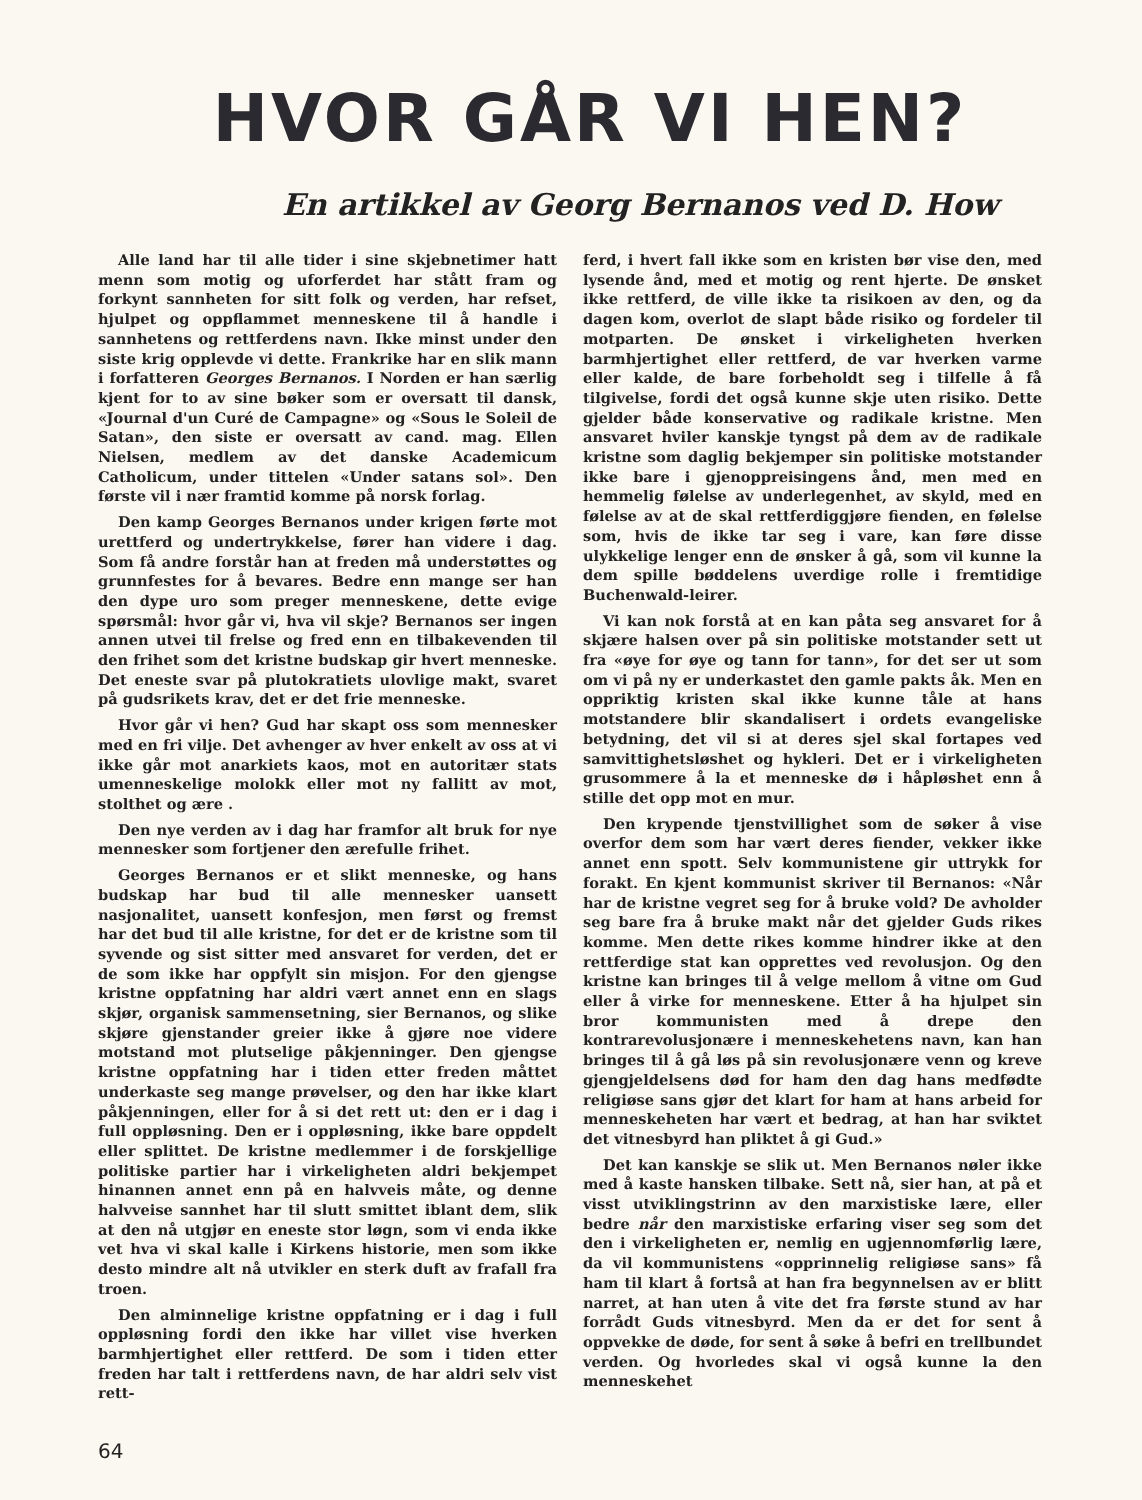HVOR GÅR VI HEN?
En artikkel av Georg Bernanos ved D. How
Alle land har til alle tider i sine skjebnetimer hatt menn som motig og uforferdet har stått fram og forkynt sannheten for sitt folk og verden, har refset, hjulpet og oppflammet menneskene til å handle i sannhetens og rettferdens navn. Ikke minst under den siste krig opplevde vi dette. Frankrike har en slik mann i forfatteren Georges Bernanos. I Norden er han særlig kjent for to av sine bøker som er oversatt til dansk, «Journal d'un Curé de Campagne» og «Sous le Soleil de Satan», den siste er oversatt av cand. mag. Ellen Nielsen, medlem av det danske Academicum Catholicum, under tittelen «Under satans sol». Den første vil i nær framtid komme på norsk forlag.
Den kamp Georges Bernanos under krigen førte mot urettferd og undertrykkelse, fører han videre i dag. Som få andre forstår han at freden må understøttes og grunnfestes for å bevares. Bedre enn mange ser han den dype uro som preger menneskene, dette evige spørsmål: hvor går vi, hva vil skje? Bernanos ser ingen annen utvei til frelse og fred enn en tilbakevenden til den frihet som det kristne budskap gir hvert menneske. Det eneste svar på plutokratiets ulovlige makt, svaret på gudsrikets krav, det er det frie menneske.
Hvor går vi hen? Gud har skapt oss som mennesker med en fri vilje. Det avhenger av hver enkelt av oss at vi ikke går mot anarkiets kaos, mot en autoritær stats umenneskelige molokk eller mot ny fallitt av mot, stolthet og ære .
Den nye verden av i dag har framfor alt bruk for nye mennesker som fortjener den ærefulle frihet.
Georges Bernanos er et slikt menneske, og hans budskap har bud til alle mennesker uansett nasjonalitet, uansett konfesjon, men først og fremst har det bud til alle kristne, for det er de kristne som til syvende og sist sitter med ansvaret for verden, det er de som ikke har oppfylt sin misjon. For den gjengse kristne oppfatning har aldri vært annet enn en slags skjør, organisk sammensetning, sier Bernanos, og slike skjøre gjenstander greier ikke å gjøre noe videre motstand mot plutselige påkjenninger. Den gjengse kristne oppfatning har i tiden etter freden måttet underkaste seg mange prøvelser, og den har ikke klart påkjenningen, eller for å si det rett ut: den er i dag i full oppløsning. Den er i oppløsning, ikke bare oppdelt eller splittet. De kristne medlemmer i de forskjellige politiske partier har i virkeligheten aldri bekjempet hinannen annet enn på en halvveis måte, og denne halvveise sannhet har til slutt smittet iblant dem, slik at den nå utgjør en eneste stor løgn, som vi enda ikke vet hva vi skal kalle i Kirkens historie, men som ikke desto mindre alt nå utvikler en sterk duft av frafall fra troen.
Den alminnelige kristne oppfatning er i dag i full oppløsning fordi den ikke har villet vise hverken barmhjertighet eller rettferd. De som i tiden etter freden har talt i rettferdens navn, de har aldri selv vist rett-
ferd, i hvert fall ikke som en kristen bør vise den, med lysende ånd, med et motig og rent hjerte. De ønsket ikke rettferd, de ville ikke ta risikoen av den, og da dagen kom, overlot de slapt både risiko og fordeler til motparten. De ønsket i virkeligheten hverken barmhjertighet eller rettferd, de var hverken varme eller kalde, de bare forbeholdt seg i tilfelle å få tilgivelse, fordi det også kunne skje uten risiko. Dette gjelder både konservative og radikale kristne. Men ansvaret hviler kanskje tyngst på dem av de radikale kristne som daglig bekjemper sin politiske motstander ikke bare i gjenoppreisingens ånd, men med en hemmelig følelse av underlegenhet, av skyld, med en følelse av at de skal rettferdiggjøre fienden, en følelse som, hvis de ikke tar seg i vare, kan føre disse ulykkelige lenger enn de ønsker å gå, som vil kunne la dem spille bøddelens uverdige rolle i fremtidige Buchenwald-leirer.
Vi kan nok forstå at en kan påta seg ansvaret for å skjære halsen over på sin politiske motstander sett ut fra «øye for øye og tann for tann», for det ser ut som om vi på ny er underkastet den gamle pakts åk. Men en oppriktig kristen skal ikke kunne tåle at hans motstandere blir skandalisert i ordets evangeliske betydning, det vil si at deres sjel skal fortapes ved samvittighetsløshet og hykleri. Det er i virkeligheten grusommere å la et menneske dø i håpløshet enn å stille det opp mot en mur.
Den krypende tjenstvillighet som de søker å vise overfor dem som har vært deres fiender, vekker ikke annet enn spott. Selv kommunistene gir uttrykk for forakt. En kjent kommunist skriver til Bernanos: «Når har de kristne vegret seg for å bruke vold? De avholder seg bare fra å bruke makt når det gjelder Guds rikes komme. Men dette rikes komme hindrer ikke at den rettferdige stat kan opprettes ved revolusjon. Og den kristne kan bringes til å velge mellom å vitne om Gud eller å virke for menneskene. Etter å ha hjulpet sin bror kommunisten med å drepe den kontrarevolusjonære i menneskehetens navn, kan han bringes til å gå løs på sin revolusjonære venn og kreve gjengjeldelsens død for ham den dag hans medfødte religiøse sans gjør det klart for ham at hans arbeid for menneskeheten har vært et bedrag, at han har sviktet det vitnesbyrd han pliktet å gi Gud.»
Det kan kanskje se slik ut. Men Bernanos nøler ikke med å kaste hansken tilbake. Sett nå, sier han, at på et visst utviklingstrinn av den marxistiske lære, eller bedre når den marxistiske erfaring viser seg som det den i virkeligheten er, nemlig en ugjennomførlig lære, da vil kommunistens «opprinnelig religiøse sans» få ham til klart å fortså at han fra begynnelsen av er blitt narret, at han uten å vite det fra første stund av har forrådt Guds vitnesbyrd. Men da er det for sent å oppvekke de døde, for sent å søke å befri en trellbundet verden. Og hvorledes skal vi også kunne la den menneskehet
64